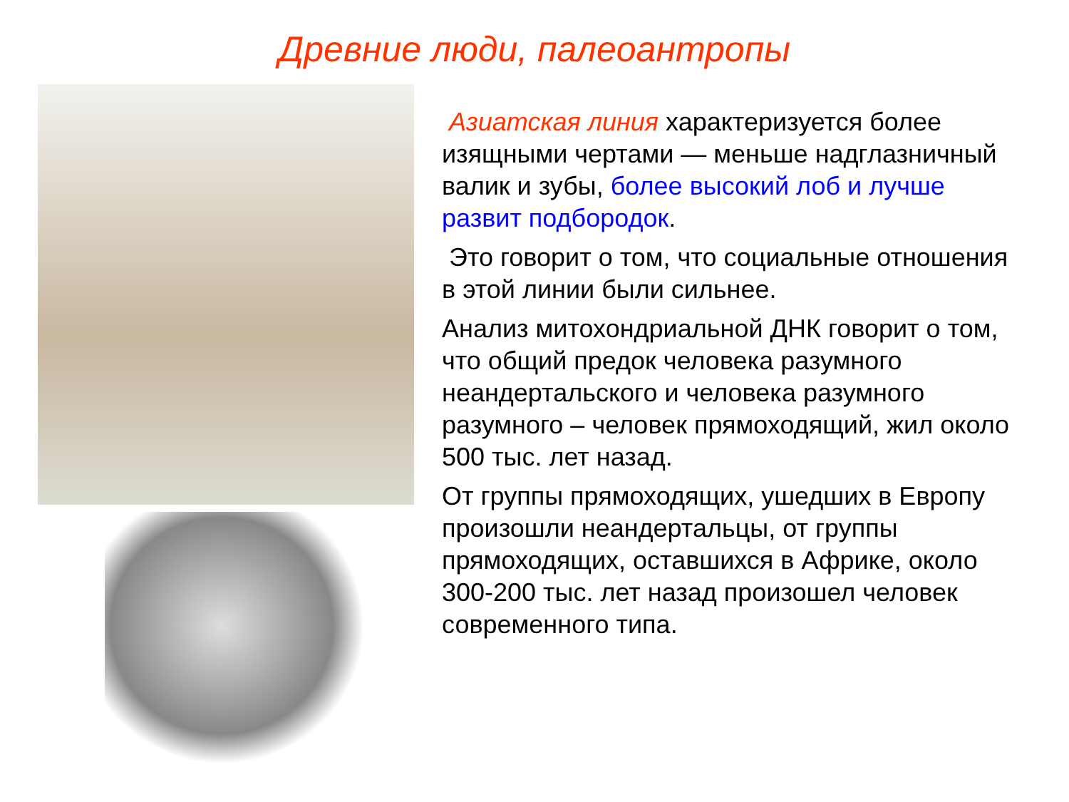Древние люди, палеоантропы
Азиатская линия характеризуется более изящными чертами — меньше надглазничный валик и зубы, более высокий лоб и лучше развит подбородок.
Это говорит о том, что социальные отношения в этой линии были сильнее.
Анализ митохондриальной ДНК говорит о том, что общий предок человека разумного неандертальского и человека разумного разумного – человек прямоходящий, жил около 500 тыс. лет назад.
От группы прямоходящих, ушедших в Европу произошли неандертальцы, от группы прямоходящих, оставшихся в Африке, около 300-200 тыс. лет назад произошел человек современного типа.